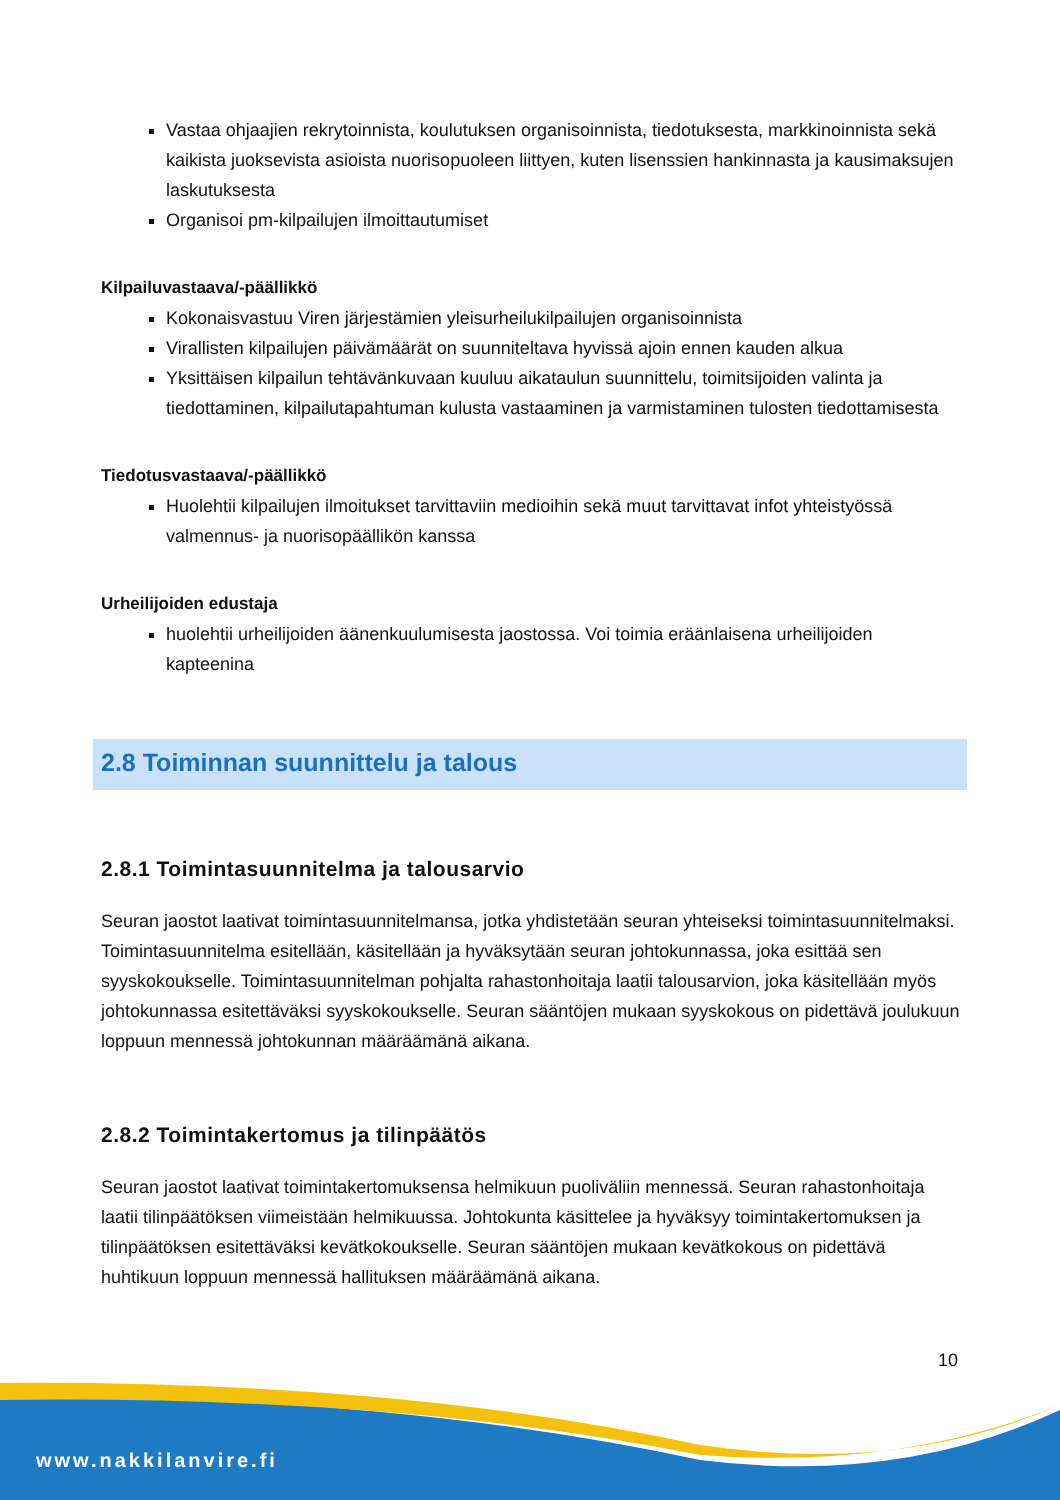Vastaa ohjaajien rekrytoinnista, koulutuksen organisoinnista, tiedotuksesta, markkinoinnista sekä kaikista juoksevista asioista nuorisopuoleen liittyen, kuten lisenssien hankinnasta ja kausimaksujen laskutuksesta
Organisoi pm-kilpailujen ilmoittautumiset
Kilpailuvastaava/-päällikkö
Kokonaisvastuu Viren järjestämien yleisurheilukilpailujen organisoinnista
Virallisten kilpailujen päivämäärät on suunniteltava hyvissä ajoin ennen kauden alkua
Yksittäisen kilpailun tehtävänkuvaan kuuluu aikataulun suunnittelu, toimitsijoiden valinta ja tiedottaminen, kilpailutapahtuman kulusta vastaaminen ja varmistaminen tulosten tiedottamisesta
Tiedotusvastaava/-päällikkö
Huolehtii kilpailujen ilmoitukset tarvittaviin medioihin sekä muut tarvittavat infot yhteistyössä valmennus- ja nuorisopäällikön kanssa
Urheilijoiden edustaja
huolehtii urheilijoiden äänenkuulumisesta jaostossa. Voi toimia eräänlaisena urheilijoiden kapteenina
2.8 Toiminnan suunnittelu ja talous
2.8.1 Toimintasuunnitelma ja talousarvio
Seuran jaostot laativat toimintasuunnitelmansa, jotka yhdistetään seuran yhteiseksi toimintasuunnitelmaksi. Toimintasuunnitelma esitellään, käsitellään ja hyväksytään seuran johtokunnassa, joka esittää sen syyskokoukselle. Toimintasuunnitelman pohjalta rahastonhoitaja laatii talousarvion, joka käsitellään myös johtokunnassa esitettäväksi syyskokoukselle. Seuran sääntöjen mukaan syyskokous on pidettävä joulukuun loppuun mennessä johtokunnan määräämänä aikana.
2.8.2 Toimintakertomus ja tilinpäätös
Seuran jaostot laativat toimintakertomuksensa helmikuun puoliväliin mennessä. Seuran rahastonhoitaja laatii tilinpäätöksen viimeistään helmikuussa. Johtokunta käsittelee ja hyväksyy toimintakertomuksen ja tilinpäätöksen esitettäväksi kevätkokoukselle. Seuran sääntöjen mukaan kevätkokous on pidettävä huhtikuun loppuun mennessä hallituksen määräämänä aikana.
10
www.nakkilanvire.fi